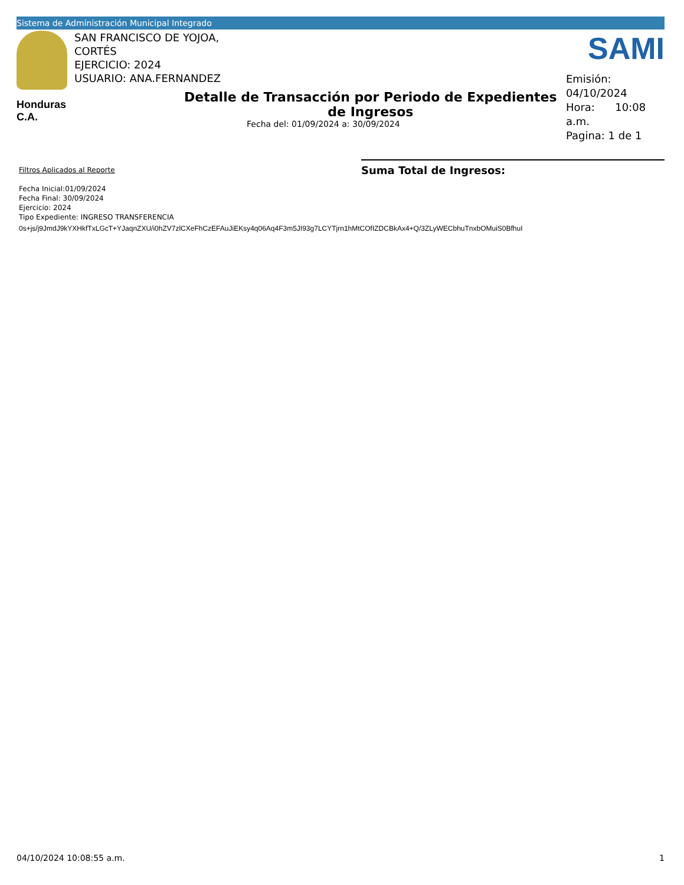Sistema de Administración Municipal Integrado
SAN FRANCISCO DE YOJOA,
CORTÉS
EJERCICIO: 2024
USUARIO: ANA.FERNANDEZ
SAMI
Honduras C.A.
Detalle de Transacción por Periodo de Expedientes de Ingresos
Fecha del: 01/09/2024 a: 30/09/2024
Emisión: 04/10/2024
Hora: 10:08 a.m.
Pagina: 1 de 1
Filtros Aplicados al Reporte
Fecha Inicial:01/09/2024
Fecha Final: 30/09/2024
Ejercicio: 2024
Tipo Expediente: INGRESO TRANSFERENCIA
Suma Total de Ingresos:
0s+js/j9JmdJ9kYXHkfTxLGcT+YJaqnZXU/i0hZV7zlCXeFhCzEFAuJiEKsy4q06Aq4F3m5JI93g7LCYTjrn1hMtCOfIZDCBkAx4+Q/3ZLyWECbhuTnxbOMuiS0BfhuI
04/10/2024 10:08:55 a.m. 1